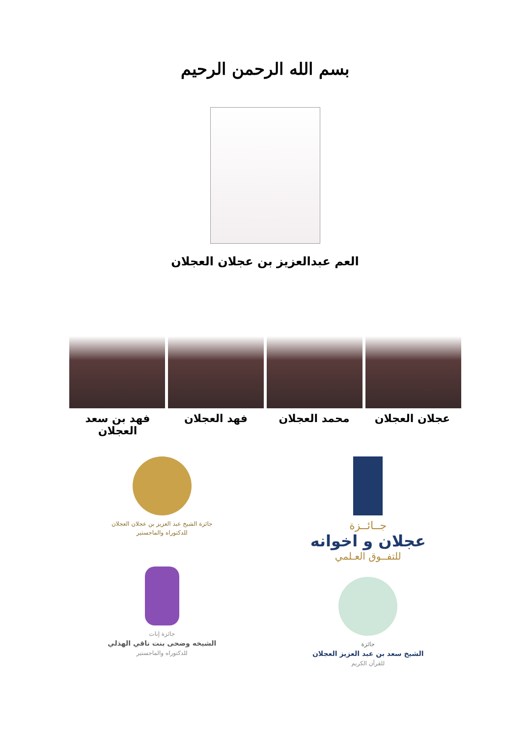بسم الله الرحمن الرحيم
العم عبدالعزيز بن عجلان العجلان
عجلان العجلان محمد العجلان فهد العجلان فهد بن سعد العجلان
جــائــزة
عجلان و اخوانه
للتفــوق العـلمي
جائزة
الشيخ سعد بن عبد العزيز العجلان
للقرآن الكريم
جائزة الشيخ عبد العزيز بن عجلان العجلان
للدكتوراه والماجستير
جائزة إنات
الشيخه وضحى بنت ناقي الهذلي
للدكتوراه والماجستير